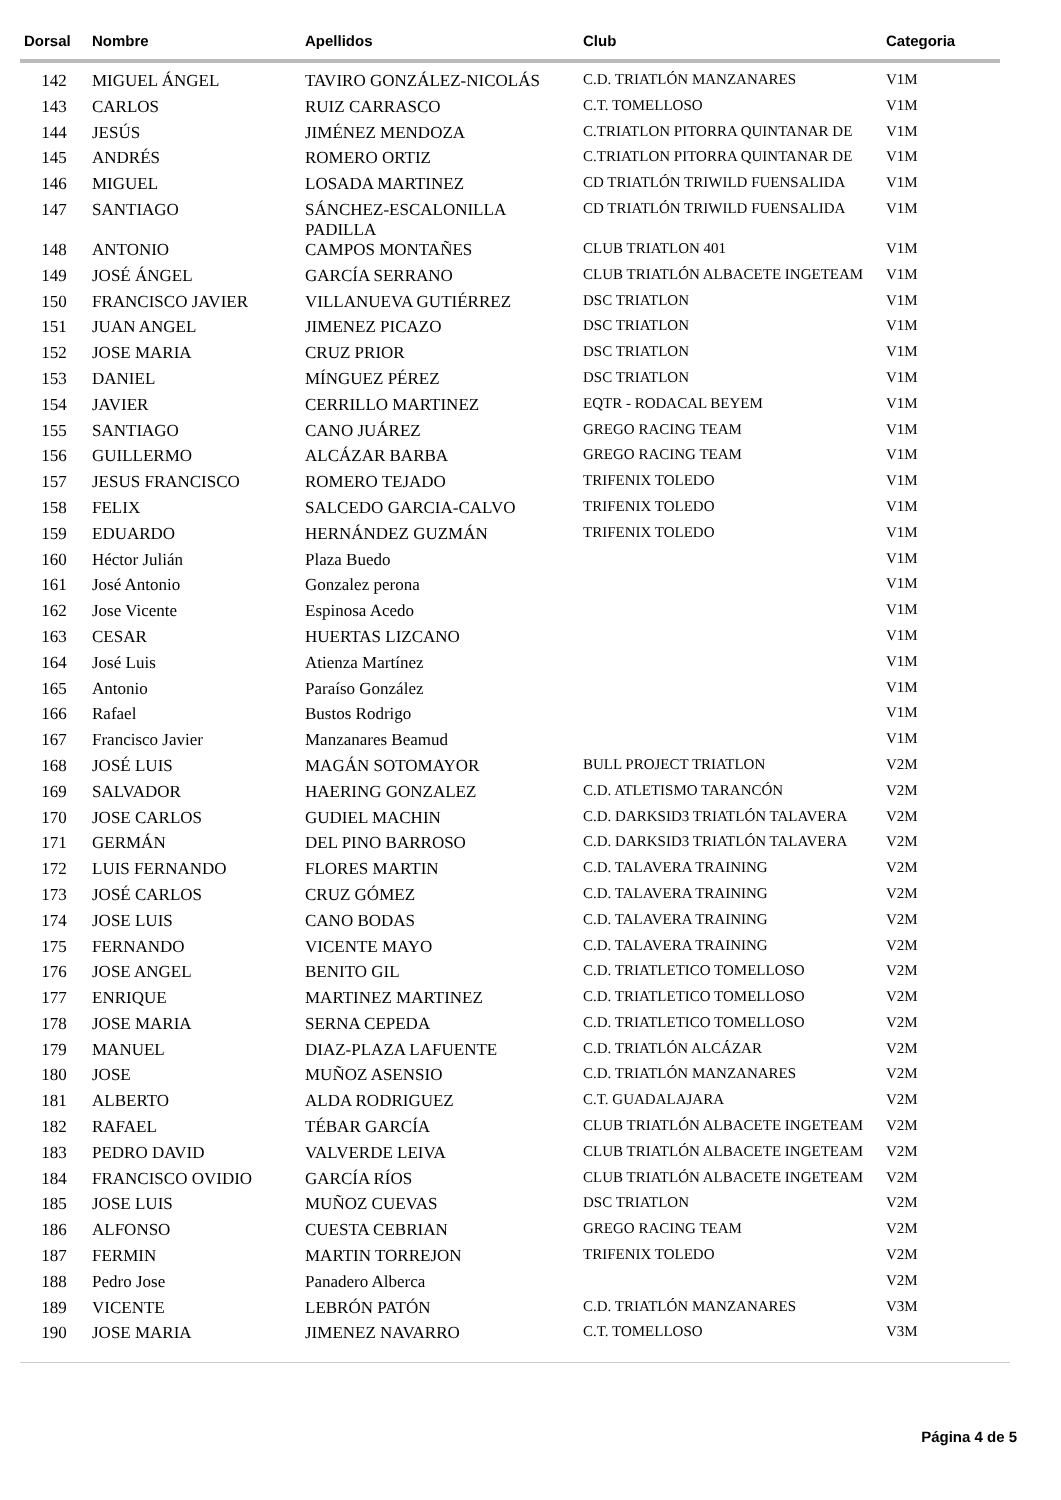| Dorsal | Nombre | Apellidos | Club | Categoria |
| --- | --- | --- | --- | --- |
| 142 | MIGUEL ÁNGEL | TAVIRO GONZÁLEZ-NICOLÁS | C.D. TRIATLÓN MANZANARES | V1M |
| 143 | CARLOS | RUIZ CARRASCO | C.T. TOMELLOSO | V1M |
| 144 | JESÚS | JIMÉNEZ MENDOZA | C.TRIATLON PITORRA QUINTANAR DE | V1M |
| 145 | ANDRÉS | ROMERO ORTIZ | C.TRIATLON PITORRA QUINTANAR DE | V1M |
| 146 | MIGUEL | LOSADA MARTINEZ | CD TRIATLÓN TRIWILD FUENSALIDA | V1M |
| 147 | SANTIAGO | SÁNCHEZ-ESCALONILLA PADILLA | CD TRIATLÓN TRIWILD FUENSALIDA | V1M |
| 148 | ANTONIO | CAMPOS MONTAÑES | CLUB TRIATLON 401 | V1M |
| 149 | JOSÉ ÁNGEL | GARCÍA SERRANO | CLUB TRIATLÓN ALBACETE INGETEAM | V1M |
| 150 | FRANCISCO JAVIER | VILLANUEVA GUTIÉRREZ | DSC TRIATLON | V1M |
| 151 | JUAN ANGEL | JIMENEZ PICAZO | DSC TRIATLON | V1M |
| 152 | JOSE MARIA | CRUZ PRIOR | DSC TRIATLON | V1M |
| 153 | DANIEL | MÍNGUEZ PÉREZ | DSC TRIATLON | V1M |
| 154 | JAVIER | CERRILLO MARTINEZ | EQTR - RODACAL BEYEM | V1M |
| 155 | SANTIAGO | CANO JUÁREZ | GREGO RACING TEAM | V1M |
| 156 | GUILLERMO | ALCÁZAR BARBA | GREGO RACING TEAM | V1M |
| 157 | JESUS FRANCISCO | ROMERO TEJADO | TRIFENIX TOLEDO | V1M |
| 158 | FELIX | SALCEDO GARCIA-CALVO | TRIFENIX TOLEDO | V1M |
| 159 | EDUARDO | HERNÁNDEZ GUZMÁN | TRIFENIX TOLEDO | V1M |
| 160 | Héctor Julián | Plaza Buedo | | V1M |
| 161 | José Antonio | Gonzalez perona | | V1M |
| 162 | Jose Vicente | Espinosa Acedo | | V1M |
| 163 | CESAR | HUERTAS LIZCANO | | V1M |
| 164 | José Luis | Atienza Martínez | | V1M |
| 165 | Antonio | Paraíso González | | V1M |
| 166 | Rafael | Bustos Rodrigo | | V1M |
| 167 | Francisco Javier | Manzanares Beamud | | V1M |
| 168 | JOSÉ LUIS | MAGÁN SOTOMAYOR | BULL PROJECT TRIATLON | V2M |
| 169 | SALVADOR | HAERING GONZALEZ | C.D. ATLETISMO TARANCÓN | V2M |
| 170 | JOSE CARLOS | GUDIEL MACHIN | C.D. DARKSID3 TRIATLÓN TALAVERA | V2M |
| 171 | GERMÁN | DEL PINO BARROSO | C.D. DARKSID3 TRIATLÓN TALAVERA | V2M |
| 172 | LUIS FERNANDO | FLORES MARTIN | C.D. TALAVERA TRAINING | V2M |
| 173 | JOSÉ CARLOS | CRUZ GÓMEZ | C.D. TALAVERA TRAINING | V2M |
| 174 | JOSE LUIS | CANO BODAS | C.D. TALAVERA TRAINING | V2M |
| 175 | FERNANDO | VICENTE MAYO | C.D. TALAVERA TRAINING | V2M |
| 176 | JOSE ANGEL | BENITO GIL | C.D. TRIATLETICO TOMELLOSO | V2M |
| 177 | ENRIQUE | MARTINEZ MARTINEZ | C.D. TRIATLETICO TOMELLOSO | V2M |
| 178 | JOSE MARIA | SERNA CEPEDA | C.D. TRIATLETICO TOMELLOSO | V2M |
| 179 | MANUEL | DIAZ-PLAZA LAFUENTE | C.D. TRIATLÓN ALCÁZAR | V2M |
| 180 | JOSE | MUÑOZ ASENSIO | C.D. TRIATLÓN MANZANARES | V2M |
| 181 | ALBERTO | ALDA RODRIGUEZ | C.T. GUADALAJARA | V2M |
| 182 | RAFAEL | TÉBAR GARCÍA | CLUB TRIATLÓN ALBACETE INGETEAM | V2M |
| 183 | PEDRO DAVID | VALVERDE LEIVA | CLUB TRIATLÓN ALBACETE INGETEAM | V2M |
| 184 | FRANCISCO OVIDIO | GARCÍA RÍOS | CLUB TRIATLÓN ALBACETE INGETEAM | V2M |
| 185 | JOSE LUIS | MUÑOZ CUEVAS | DSC TRIATLON | V2M |
| 186 | ALFONSO | CUESTA CEBRIAN | GREGO RACING TEAM | V2M |
| 187 | FERMIN | MARTIN TORREJON | TRIFENIX TOLEDO | V2M |
| 188 | Pedro Jose | Panadero Alberca | | V2M |
| 189 | VICENTE | LEBRÓN PATÓN | C.D. TRIATLÓN MANZANARES | V3M |
| 190 | JOSE MARIA | JIMENEZ NAVARRO | C.T. TOMELLOSO | V3M |
Página 4 de 5